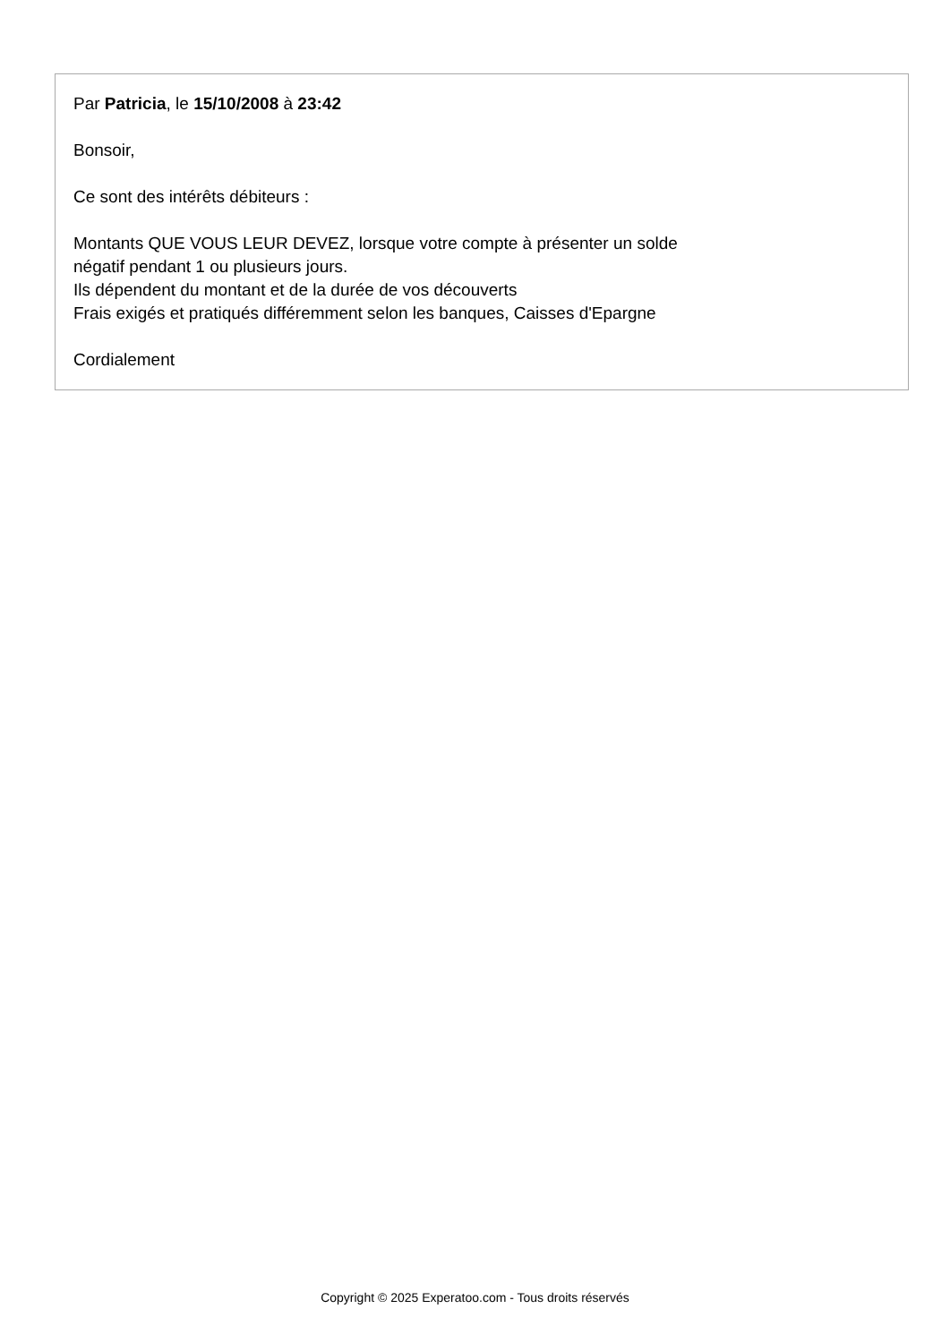Par Patricia, le 15/10/2008 à 23:42
Bonsoir,
Ce sont des intérêts débiteurs :
Montants QUE VOUS LEUR DEVEZ, lorsque votre compte à présenter un solde
négatif pendant 1 ou plusieurs jours.
Ils dépendent du montant et de la durée de vos découverts
Frais exigés et pratiqués différemment selon les banques, Caisses d'Epargne
Cordialement
Copyright © 2025 Experatoo.com - Tous droits réservés